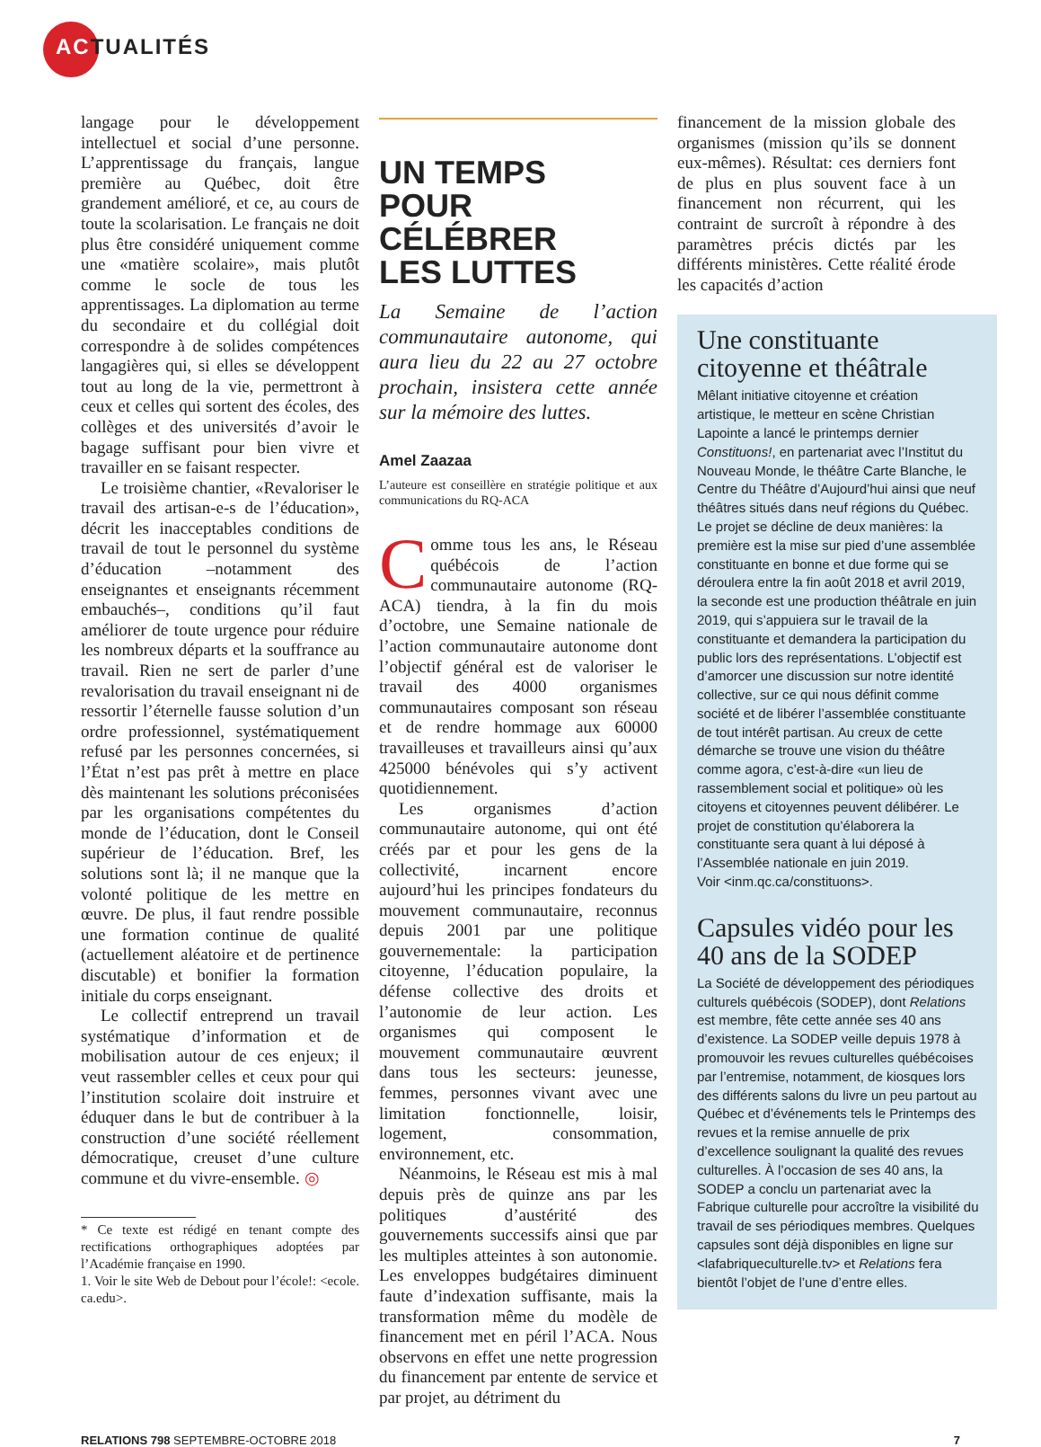ACTUALITÉS
langage pour le développement intellectuel et social d’une personne. L’apprentissage du français, langue première au Québec, doit être grandement amélioré, et ce, au cours de toute la scolarisation. Le français ne doit plus être considéré uniquement comme une «matière scolaire», mais plutôt comme le socle de tous les apprentissages. La diplomation au terme du secondaire et du collégial doit correspondre à de solides compétences langagières qui, si elles se développent tout au long de la vie, permettront à ceux et celles qui sortent des écoles, des collèges et des universités d’avoir le bagage suffisant pour bien vivre et travailler en se faisant respecter.
Le troisième chantier, «Revaloriser le travail des artisan-e-s de l’éducation», décrit les inacceptables conditions de travail de tout le personnel du système d’éducation –notamment des enseignantes et enseignants récemment embauchés–, conditions qu’il faut améliorer de toute urgence pour réduire les nombreux départs et la souffrance au travail. Rien ne sert de parler d’une revalorisation du travail enseignant ni de ressortir l’éternelle fausse solution d’un ordre professionnel, systématiquement refusé par les personnes concernées, si l’État n’est pas prêt à mettre en place dès maintenant les solutions préconisées par les organisations compétentes du monde de l’éducation, dont le Conseil supérieur de l’éducation. Bref, les solutions sont là; il ne manque que la volonté politique de les mettre en œuvre. De plus, il faut rendre possible une formation continue de qualité (actuellement aléatoire et de pertinence discutable) et bonifier la formation initiale du corps enseignant.
Le collectif entreprend un travail systématique d’information et de mobilisation autour de ces enjeux; il veut rassembler celles et ceux pour qui l’institution scolaire doit instruire et éduquer dans le but de contribuer à la construction d’une société réellement démocratique, creuset d’une culture commune et du vivre-ensemble. ◎
* Ce texte est rédigé en tenant compte des rectifications orthographiques adoptées par l’Académie française en 1990.
1. Voir le site Web de Debout pour l’école!: <ecole. ca.edu>.
UN TEMPS
POUR CÉLÉBRER
LES LUTTES
La Semaine de l’action communautaire autonome, qui aura lieu du 22 au 27 octobre prochain, insistera cette année sur la mémoire des luttes.
Amel Zaazaa
L’auteure est conseillère en stratégie politique et aux communications du RQ-ACA
Comme tous les ans, le Réseau québécois de l’action communautaire autonome (RQ-ACA) tiendra, à la fin du mois d’octobre, une Semaine nationale de l’action communautaire autonome dont l’objectif général est de valoriser le travail des 4000 organismes communautaires composant son réseau et de rendre hommage aux 60000 travailleuses et travailleurs ainsi qu’aux 425000 bénévoles qui s’y activent quotidiennement.
Les organismes d’action communautaire autonome, qui ont été créés par et pour les gens de la collectivité, incarnent encore aujourd’hui les principes fondateurs du mouvement communautaire, reconnus depuis 2001 par une politique gouvernementale: la participation citoyenne, l’éducation populaire, la défense collective des droits et l’autonomie de leur action. Les organismes qui composent le mouvement communautaire œuvrent dans tous les secteurs: jeunesse, femmes, personnes vivant avec une limitation fonctionnelle, loisir, logement, consommation, environnement, etc.
Néanmoins, le Réseau est mis à mal depuis près de quinze ans par les politiques d’austérité des gouvernements successifs ainsi que par les multiples atteintes à son autonomie. Les enveloppes budgétaires diminuent faute d’indexation suffisante, mais la transformation même du modèle de financement met en péril l’ACA. Nous observons en effet une nette progression du financement par entente de service et par projet, au détriment du
financement de la mission globale des organismes (mission qu’ils se donnent eux-mêmes). Résultat: ces derniers font de plus en plus souvent face à un financement non récurrent, qui les contraint de surcroît à répondre à des paramètres précis dictés par les différents ministères. Cette réalité érode les capacités d’action
Une constituante citoyenne et théâtrale
Mêlant initiative citoyenne et création artistique, le metteur en scène Christian Lapointe a lancé le printemps dernier Constituons!, en partenariat avec l’Institut du Nouveau Monde, le théâtre Carte Blanche, le Centre du Théâtre d’Aujourd’hui ainsi que neuf théâtres situés dans neuf régions du Québec. Le projet se décline de deux manières: la première est la mise sur pied d’une assemblée constituante en bonne et due forme qui se déroulera entre la fin août 2018 et avril 2019, la seconde est une production théâtrale en juin 2019, qui s’appuiera sur le travail de la constituante et demandera la participation du public lors des représentations. L’objectif est d’amorcer une discussion sur notre identité collective, sur ce qui nous définit comme société et de libérer l’assemblée constituante de tout intérêt partisan. Au creux de cette démarche se trouve une vision du théâtre comme agora, c’est-à-dire «un lieu de rassemblement social et politique» où les citoyens et citoyennes peuvent délibérer. Le projet de constitution qu’élaborera la constituante sera quant à lui déposé à l’Assemblée nationale en juin 2019.
Voir <inm.qc.ca/constituons>.
Capsules vidéo pour les 40 ans de la SODEP
La Société de développement des périodiques culturels québécois (SODEP), dont Relations est membre, fête cette année ses 40 ans d’existence. La SODEP veille depuis 1978 à promouvoir les revues culturelles québécoises par l’entremise, notamment, de kiosques lors des différents salons du livre un peu partout au Québec et d’événements tels le Printemps des revues et la remise annuelle de prix d’excellence soulignant la qualité des revues culturelles. À l’occasion de ses 40 ans, la SODEP a conclu un partenariat avec la Fabrique culturelle pour accroître la visibilité du travail de ses périodiques membres. Quelques capsules sont déjà disponibles en ligne sur <lafabriqueculturelle.tv> et Relations fera bientôt l’objet de l’une d’entre elles.
RELATIONS 798 SEPTEMBRE-OCTOBRE 2018 7